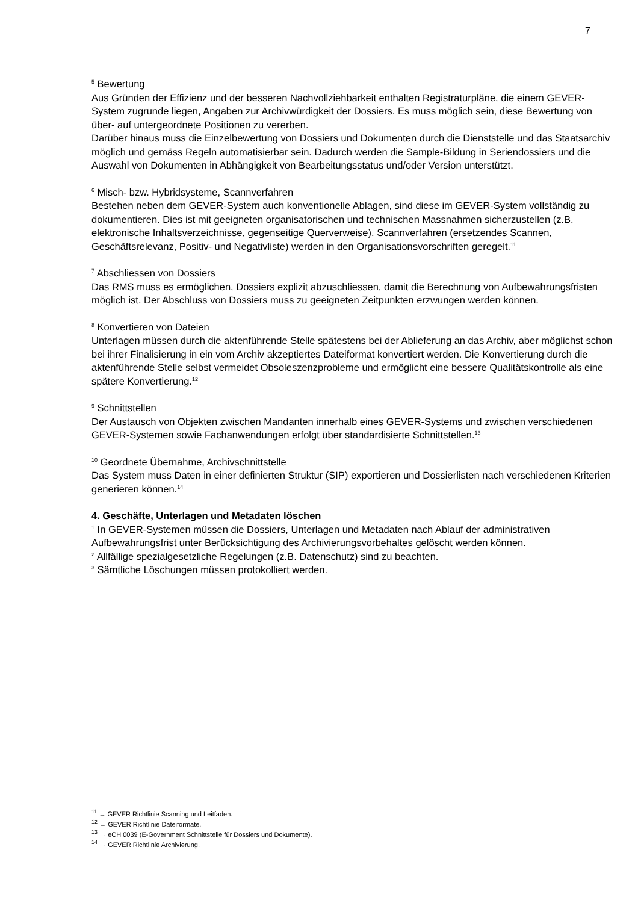7
<sup>5</sup> Bewertung
Aus Gründen der Effizienz und der besseren Nachvollziehbarkeit enthalten Registraturpläne, die einem GEVER-System zugrunde liegen, Angaben zur Archivwürdigkeit der Dossiers. Es muss möglich sein, diese Bewertung von über- auf untergeordnete Positionen zu vererben.
Darüber hinaus muss die Einzelbewertung von Dossiers und Dokumenten durch die Dienststelle und das Staatsarchiv möglich und gemäss Regeln automatisierbar sein. Dadurch werden die Sample-Bildung in Seriendossiers und die Auswahl von Dokumenten in Abhängigkeit von Bearbeitungsstatus und/oder Version unterstützt.
<sup>6</sup> Misch- bzw. Hybridsysteme, Scannverfahren
Bestehen neben dem GEVER-System auch konventionelle Ablagen, sind diese im GEVER-System vollständig zu dokumentieren. Dies ist mit geeigneten organisatorischen und technischen Massnahmen sicherzustellen (z.B. elektronische Inhaltsverzeichnisse, gegenseitige Querverweise). Scannverfahren (ersetzendes Scannen, Geschäftsrelevanz, Positiv- und Negativliste) werden in den Organisationsvorschriften geregelt.<sup>11</sup>
<sup>7</sup> Abschliessen von Dossiers
Das RMS muss es ermöglichen, Dossiers explizit abzuschliessen, damit die Berechnung von Aufbewahrungsfristen möglich ist. Der Abschluss von Dossiers muss zu geeigneten Zeitpunkten erzwungen werden können.
<sup>8</sup> Konvertieren von Dateien
Unterlagen müssen durch die aktenführende Stelle spätestens bei der Ablieferung an das Archiv, aber möglichst schon bei ihrer Finalisierung in ein vom Archiv akzeptiertes Dateiformat konvertiert werden. Die Konvertierung durch die aktenführende Stelle selbst vermeidet Obsoleszenzprobleme und ermöglicht eine bessere Qualitätskontrolle als eine spätere Konvertierung.<sup>12</sup>
<sup>9</sup> Schnittstellen
Der Austausch von Objekten zwischen Mandanten innerhalb eines GEVER-Systems und zwischen verschiedenen GEVER-Systemen sowie Fachanwendungen erfolgt über standardisierte Schnittstellen.<sup>13</sup>
<sup>10</sup> Geordnete Übernahme, Archivschnittstelle
Das System muss Daten in einer definierten Struktur (SIP) exportieren und Dossierlisten nach verschiedenen Kriterien generieren können.<sup>14</sup>
4. Geschäfte, Unterlagen und Metadaten löschen
<sup>1</sup> In GEVER-Systemen müssen die Dossiers, Unterlagen und Metadaten nach Ablauf der administrativen Aufbewahrungsfrist unter Berücksichtigung des Archivierungsvorbehaltes gelöscht werden können.
<sup>2</sup> Allfällige spezialgesetzliche Regelungen (z.B. Datenschutz) sind zu beachten.
<sup>3</sup> Sämtliche Löschungen müssen protokolliert werden.
<sup>11</sup> → GEVER Richtlinie Scanning und Leitfaden.
<sup>12</sup> → GEVER Richtlinie Dateiformate.
<sup>13</sup> → eCH 0039 (E-Government Schnittstelle für Dossiers und Dokumente).
<sup>14</sup> → GEVER Richtlinie Archivierung.